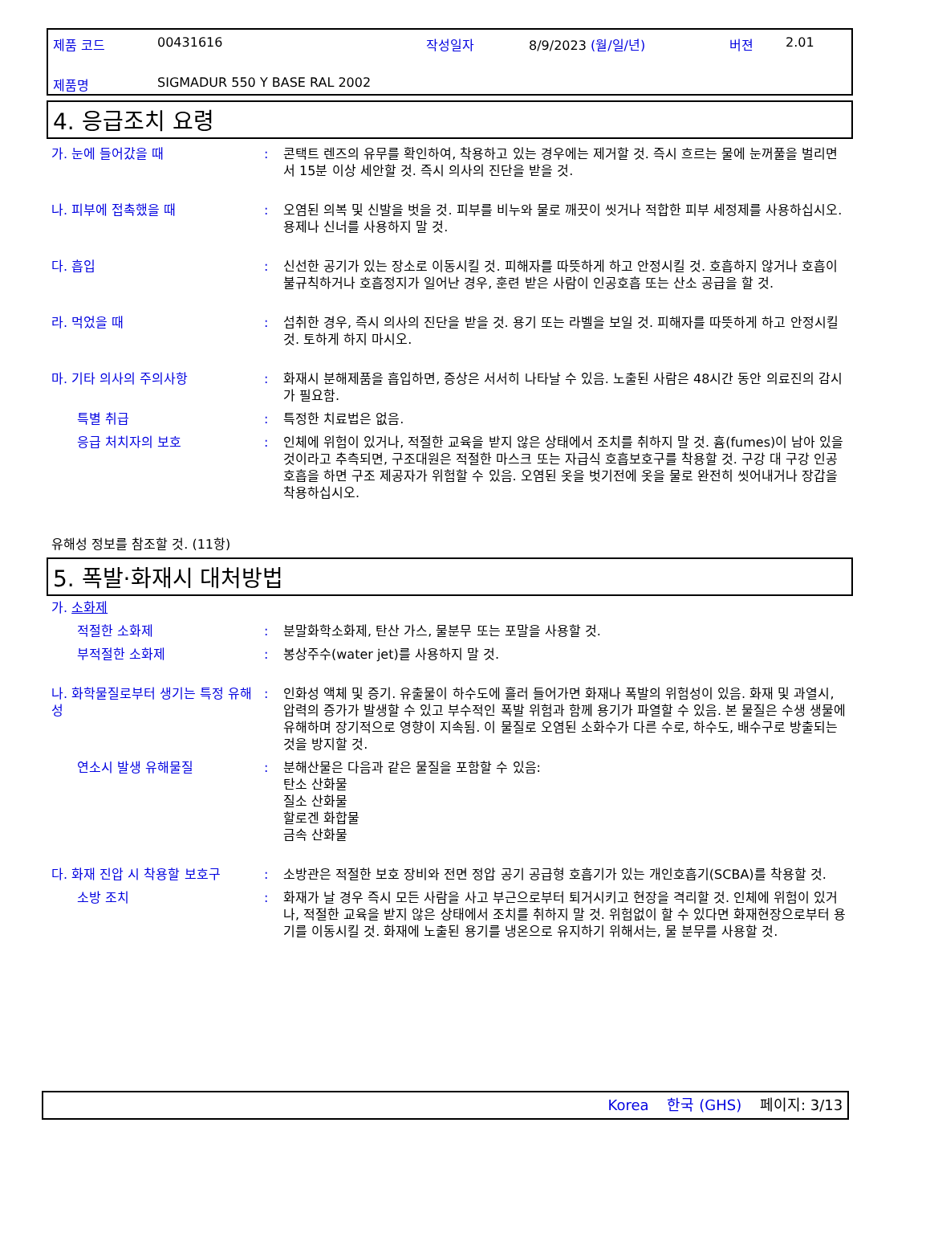| 제품 코드 | 00431616 | 작성일자 | 8/9/2023 (월/일/년) | 버젼 | 2.01 |
| 제품명 | SIGMADUR 550 Y BASE RAL 2002 | | | | |
4. 응급조치 요령
가. 눈에 들어갔을 때 : 콘택트 렌즈의 유무를 확인하여, 착용하고 있는 경우에는 제거할 것. 즉시 흐르는 물에 눈꺼풀을 벌리면서 15분 이상 세안할 것. 즉시 의사의 진단을 받을 것.
나. 피부에 접촉했을 때 : 오염된 의복 및 신발을 벗을 것. 피부를 비누와 물로 깨끗이 씻거나 적합한 피부 세정제를 사용하십시오. 용제나 신너를 사용하지 말 것.
다. 흡입 : 신선한 공기가 있는 장소로 이동시킬 것. 피해자를 따뜻하게 하고 안정시킬 것. 호흡하지 않거나 호흡이 불규칙하거나 호흡정지가 일어난 경우, 훈련 받은 사람이 인공호흡 또는 산소 공급을 할 것.
라. 먹었을 때 : 섭취한 경우, 즉시 의사의 진단을 받을 것. 용기 또는 라벨을 보일 것. 피해자를 따뜻하게 하고 안정시킬 것. 토하게 하지 마시오.
마. 기타 의사의 주의사항 : 화재시 분해제품을 흡입하면, 증상은 서서히 나타날 수 있음. 노출된 사람은 48시간 동안 의료진의 감시가 필요함.
특별 취급 : 특정한 치료법은 없음.
응급 처치자의 보호 : 인체에 위험이 있거나, 적절한 교육을 받지 않은 상태에서 조치를 취하지 말 것. 흄(fumes)이 남아 있을 것이라고 추측되면, 구조대원은 적절한 마스크 또는 자급식 호흡보호구를 착용할 것. 구강 대 구강 인공호흡을 하면 구조 제공자가 위험할 수 있음. 오염된 옷을 벗기전에 옷을 물로 완전히 씻어내거나 장갑을 착용하십시오.
유해성 정보를 참조할 것. (11항)
5. 폭발·화재시 대처방법
가. 소화제
적절한 소화제 : 분말화학소화제, 탄산 가스, 물분무 또는 포말을 사용할 것.
부적절한 소화제 : 봉상주수(water jet)를 사용하지 말 것.
나. 화학물질로부터 생기는 특정 유해성
: 인화성 액체 및 증기. 유출물이 하수도에 흘러 들어가면 화재나 폭발의 위험성이 있음. 화재 및 과열시, 압력의 증가가 발생할 수 있고 부수적인 폭발 위험과 함께 용기가 파열할 수 있음. 본 물질은 수생 생물에 유해하며 장기적으로 영향이 지속됨. 이 물질로 오염된 소화수가 다른 수로, 하수도, 배수구로 방출되는 것을 방지할 것.
연소시 발생 유해물질 : 분해산물은 다음과 같은 물질을 포함할 수 있음:
탄소 산화물
질소 산화물
할로겐 화합물
금속 산화물
다. 화재 진압 시 착용할 보호구 : 소방관은 적절한 보호 장비와 전면 정압 공기 공급형 호흡기가 있는 개인호흡기(SCBA)를 착용할 것.
소방 조치 : 화재가 날 경우 즉시 모든 사람을 사고 부근으로부터 퇴거시키고 현장을 격리할 것. 인체에 위험이 있거나, 적절한 교육을 받지 않은 상태에서 조치를 취하지 말 것. 위험없이 할 수 있다면 화재현장으로부터 용기를 이동시킬 것. 화재에 노출된 용기를 냉온으로 유지하기 위해서는, 물 분무를 사용할 것.
Korea 한국 (GHS) 페이지: 3/13